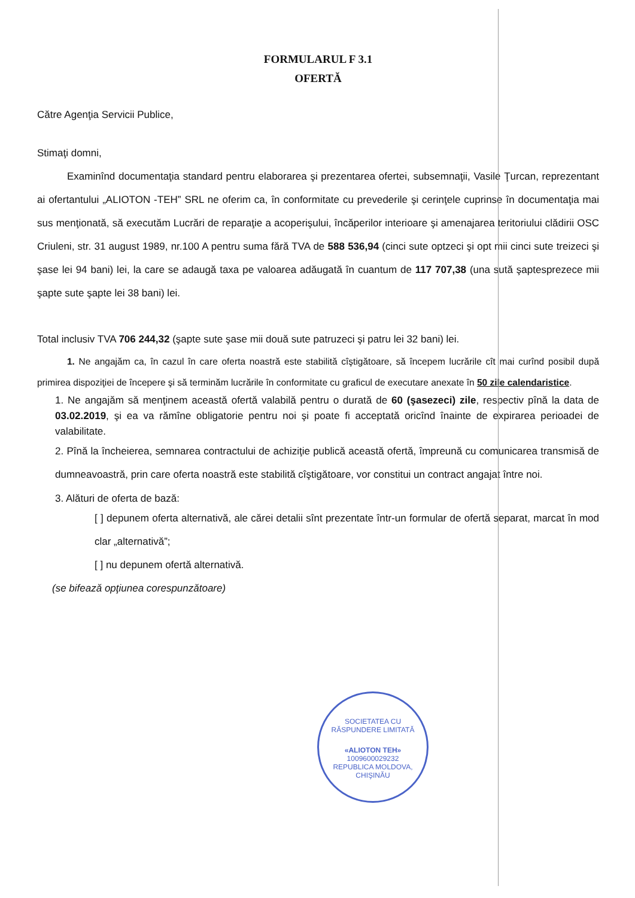FORMULARUL F 3.1
OFERTĂ
Către Agenţia Servicii Publice,
Stimaţi domni,
Examinînd documentaţia standard pentru elaborarea şi prezentarea ofertei, subsemnaţii, Vasile Ţurcan, reprezentant ai ofertantului „ALIOTON -TEH” SRL ne oferim ca, în conformitate cu prevederile şi cerinţele cuprinse în documentaţia mai sus menţionată, să executăm Lucrări de reparaţie a acoperişului, încăperilor interioare şi amenajarea teritoriului clădirii OSC Criuleni, str. 31 august 1989, nr.100 A pentru suma fără TVA de 588 536,94 (cinci sute optzeci şi opt mii cinci sute treizeci şi şase lei 94 bani) lei, la care se adaugă taxa pe valoarea adăugată în cuantum de 117 707,38 (una sută şaptesprezece mii şapte sute şapte lei 38 bani) lei.
Total inclusiv TVA 706 244,32 (şapte sute şase mii două sute patruzeci şi patru lei 32 bani) lei.
1. Ne angajăm ca, în cazul în care oferta noastră este stabilită cîştigătoare, să începem lucrările cît mai curînd posibil după primirea dispoziţiei de începere şi să terminăm lucrările în conformitate cu graficul de executare anexate în 50 zile calendaristice.
1. Ne angajăm să menţinem această ofertă valabilă pentru o durată de 60 (şasezeci) zile, respectiv pînă la data de 03.02.2019, şi ea va rămîne obligatorie pentru noi şi poate fi acceptată oricînd înainte de expirarea perioadei de valabilitate.
2. Pînă la încheierea, semnarea contractului de achiziţie publică această ofertă, împreună cu comunicarea transmisă de dumneavoastră, prin care oferta noastră este stabilită cîştigătoare, vor constitui un contract angajat între noi.
3. Alături de oferta de bază:
[ ] depunem oferta alternativă, ale cărei detalii sînt prezentate într-un formular de ofertă separat, marcat în mod clar „alternativă”;
[ ] nu depunem ofertă alternativă.
(se bifează opţiunea corespunzătoare)
SOCIETATEA CU RĂSPUNDERE LIMITATĂ
«ALIOTON TEH»
1009600029232
REPUBLICA MOLDOVA, CHIŞINĂU